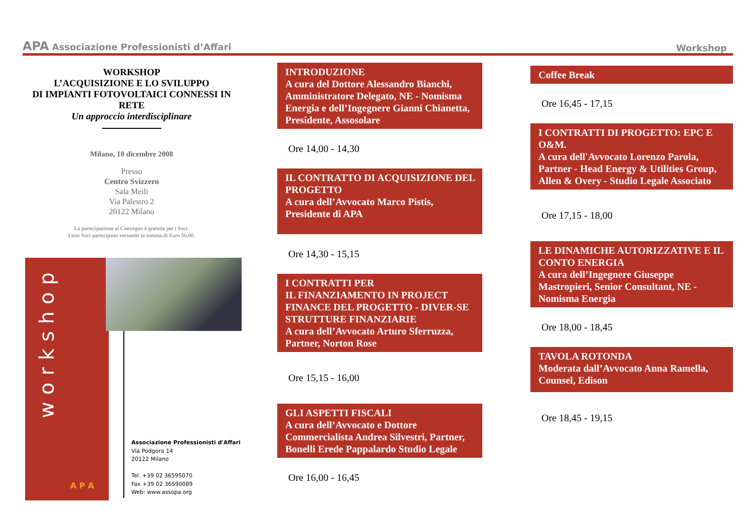APA Associazione Professionisti d’Affari
Workshop
WORKSHOP
L’ACQUISIZIONE E LO SVILUPPO
DI IMPIANTI FOTOVOLTAICI CONNESSI IN RETE
Un approccio interdisciplinare
Milano, 10 dicembre 2008
Presso
Centro Svizzero
Sala Meili
Via Palestro 2
20122 Milano
La partecipazione al Convegno è gratuita per i Soci.
I non Soci partecipano versando la somma di Euro 50,00.
workshop
A P A
Associazione Professionisti d'Affari
Via Podgora 14
20122 Milano
Tel. +39 02 36595070
Fax +39 02 36590089
Web: www.assopa.org
INTRODUZIONE
A cura del Dottore Alessandro Bianchi, Amministratore Delegato, NE - Nomisma Energia e dell’Ingegnere Gianni Chianetta, Presidente, Assosolare
Ore 14,00 - 14,30
IL CONTRATTO DI ACQUISIZIONE DEL PROGETTO
A cura dell’Avvocato Marco Pistis, Presidente di APA
Ore 14,30 - 15,15
I CONTRATTI PER
IL FINANZIAMENTO IN PROJECT FINANCE DEL PROGETTO - DIVER-SE STRUTTURE FINANZIARIE
A cura dell’Avvocato Arturo Sferruzza, Partner, Norton Rose
Ore 15,15 - 16,00
GLI ASPETTI FISCALI
A cura dell’Avvocato e Dottore Commercialista Andrea Silvestri, Partner, Bonelli Erede Pappalardo Studio Legale
Ore 16,00 - 16,45
Coffee Break
Ore 16,45 - 17,15
I CONTRATTI DI PROGETTO: EPC E O&M.
A cura dell'Avvocato Lorenzo Parola, Partner - Head Energy & Utilities Group, Allen & Overy - Studio Legale Associato
Ore 17,15 - 18,00
LE DINAMICHE AUTORIZZATIVE E IL CONTO ENERGIA
A cura dell’Ingegnere Giuseppe Mastropieri, Senior Consultant, NE - Nomisma Energia
Ore 18,00 - 18,45
TAVOLA ROTONDA
Moderata dall’Avvocato Anna Ramella, Counsel, Edison
Ore 18,45 - 19,15